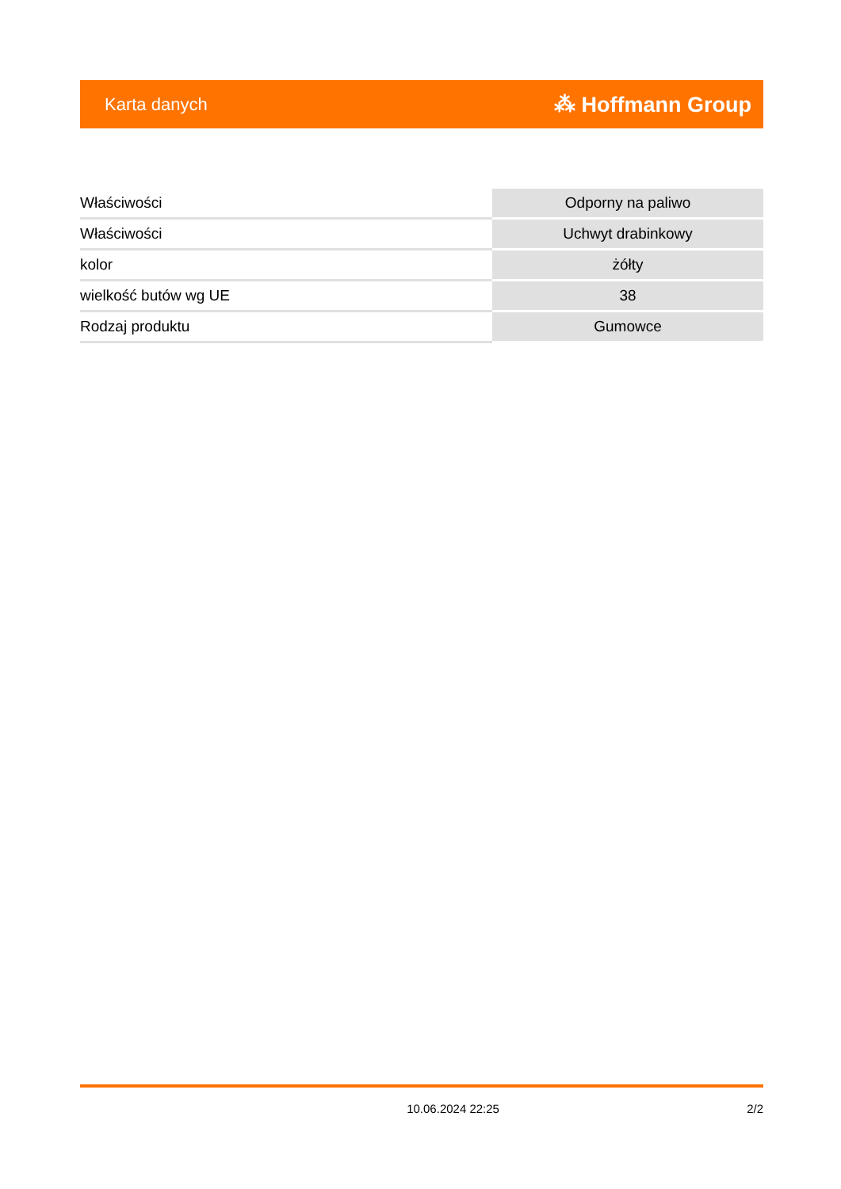Karta danych ⁂ Hoffmann Group
| Właściwości | Odporny na paliwo |
| Właściwości | Uchwyt drabinkowy |
| kolor | żółty |
| wielkość butów wg UE | 38 |
| Rodzaj produktu | Gumowce |
10.06.2024 22:25 2/2